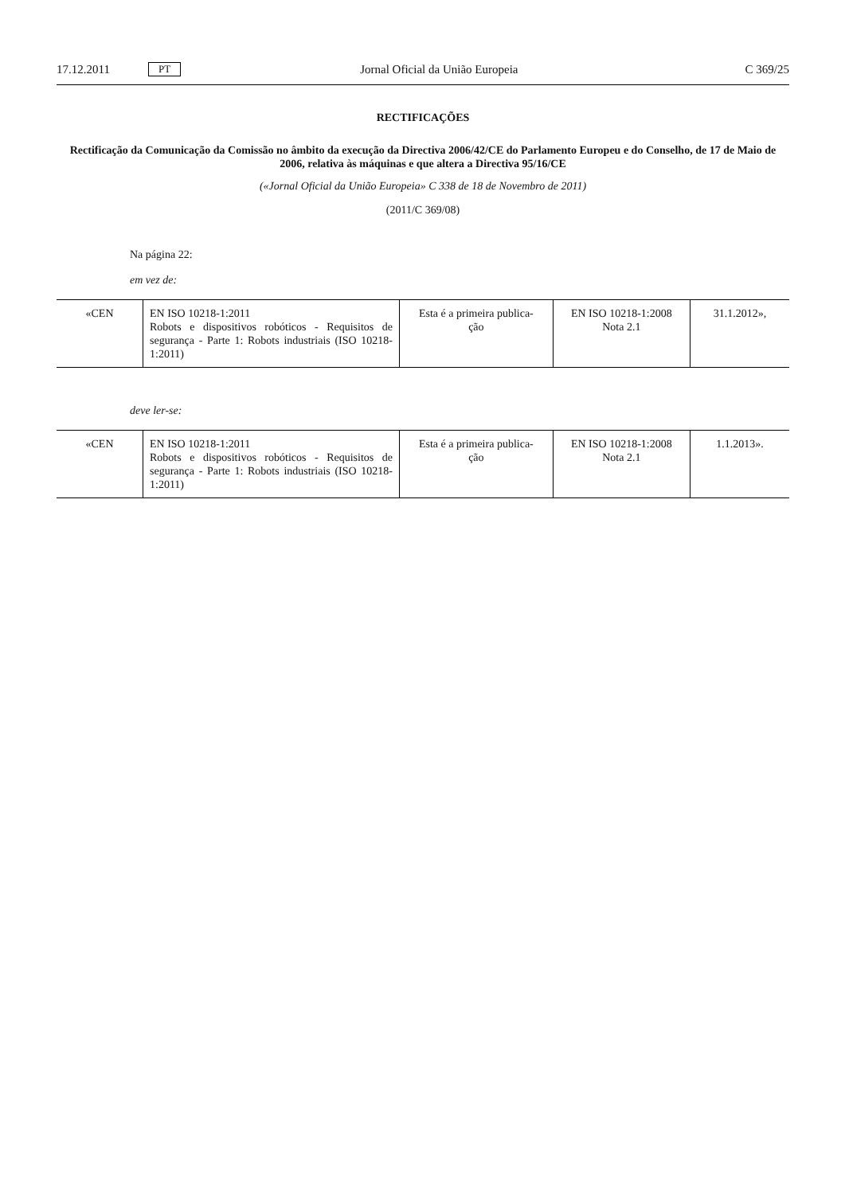17.12.2011 PT Jornal Oficial da União Europeia C 369/25
RECTIFICAÇÕES
Rectificação da Comunicação da Comissão no âmbito da execução da Directiva 2006/42/CE do Parlamento Europeu e do Conselho, de 17 de Maio de 2006, relativa às máquinas e que altera a Directiva 95/16/CE
(«Jornal Oficial da União Europeia» C 338 de 18 de Novembro de 2011)
(2011/C 369/08)
Na página 22:
em vez de:
| «CEN | EN ISO 10218-1:2011 Robots e dispositivos robóticos - Requisitos de segurança - Parte 1: Robots industriais (ISO 10218-1:2011) | Esta é a primeira publica- ção | EN ISO 10218-1:2008 Nota 2.1 | 31.1.2012», |
deve ler-se:
| «CEN | EN ISO 10218-1:2011 Robots e dispositivos robóticos - Requisitos de segurança - Parte 1: Robots industriais (ISO 10218-1:2011) | Esta é a primeira publica- ção | EN ISO 10218-1:2008 Nota 2.1 | 1.1.2013». |